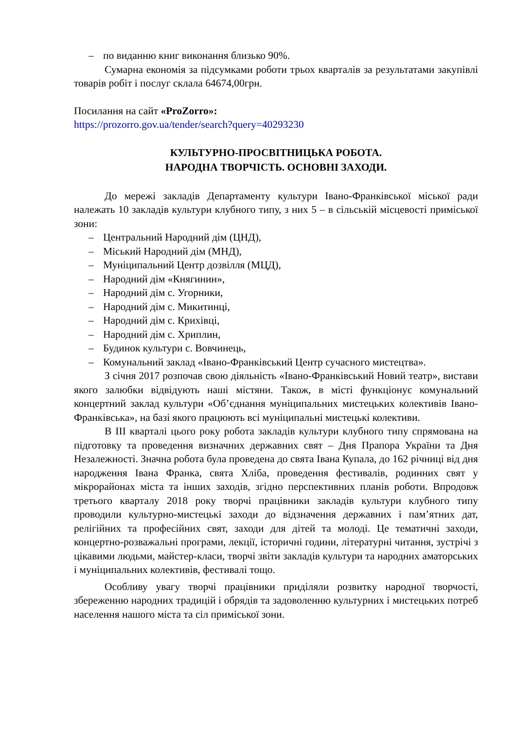– по виданню книг виконання близько 90%.
Сумарна економія за підсумками роботи трьох кварталів за результатами закупівлі товарів робіт і послуг склала 64674,00грн.
Посилання на сайт «ProZorro»:
https://prozorro.gov.ua/tender/search?query=40293230
КУЛЬТУРНО-ПРОСВІТНИЦЬКА РОБОТА.
НАРОДНА ТВОРЧІСТЬ. ОСНОВНІ ЗАХОДИ.
До мережі закладів Департаменту культури Івано-Франківської міської ради належать 10 закладів культури клубного типу, з них 5 – в сільській місцевості приміської зони:
– Центральний Народний дім (ЦНД),
– Міський Народний дім (МНД),
– Муніципальний Центр дозвілля (МЦД),
– Народний дім «Княгинин»,
– Народний дім с. Угорники,
– Народний дім с. Микитинці,
– Народний дім с. Крихівці,
– Народний дім с. Хриплин,
– Будинок культури с. Вовчинець,
– Комунальний заклад «Івано-Франківський Центр сучасного мистецтва».
З січня 2017 розпочав свою діяльність «Івано-Франківський Новий театр», вистави якого залюбки відвідують наші містяни. Також, в місті функціонує комунальний концертний заклад культури «Об’єднання муніципальних мистецьких колективів Івано-Франківська», на базі якого працюють всі муніципальні мистецькі колективи.
В ІІІ кварталі цього року робота закладів культури клубного типу спрямована на підготовку та проведення визначних державних свят – Дня Прапора України та Дня Незалежності. Значна робота була проведена до свята Івана Купала, до 162 річниці від дня народження Івана Франка, свята Хліба, проведення фестивалів, родинних свят у мікрорайонах міста та інших заходів, згідно перспективних планів роботи. Впродовж третього кварталу 2018 року творчі працівники закладів культури клубного типу проводили культурно-мистецькі заходи до відзначення державних і пам’ятних дат, релігійних та професійних свят, заходи для дітей та молоді. Це тематичні заходи, концертно-розважальні програми, лекції, історичні години, літературні читання, зустрічі з цікавими людьми, майстер-класи, творчі звіти закладів культури та народних аматорських і муніципальних колективів, фестивалі тощо.
Особливу увагу творчі працівники приділяли розвитку народної творчості, збереженню народних традицій і обрядів та задоволенню культурних і мистецьких потреб населення нашого міста та сіл приміської зони.